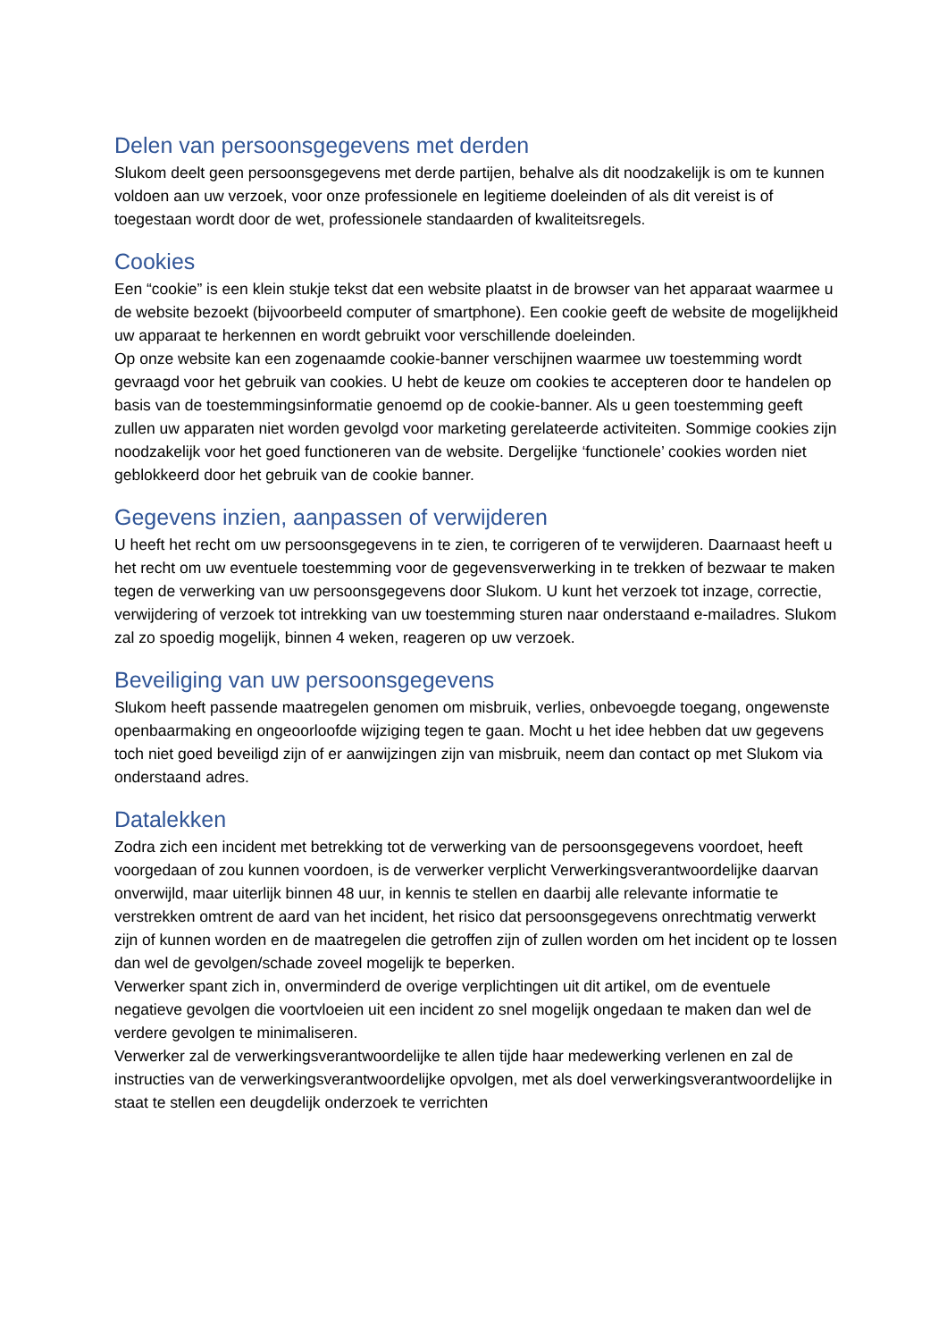Delen van persoonsgegevens met derden
Slukom deelt geen persoonsgegevens met derde partijen, behalve als dit noodzakelijk is om te kunnen voldoen aan uw verzoek, voor onze professionele en legitieme doeleinden of als dit vereist is of toegestaan wordt door de wet, professionele standaarden of kwaliteitsregels.
Cookies
Een “cookie” is een klein stukje tekst dat een website plaatst in de browser van het apparaat waarmee u de website bezoekt (bijvoorbeeld computer of smartphone). Een cookie geeft de website de mogelijkheid uw apparaat te herkennen en wordt gebruikt voor verschillende doeleinden.
Op onze website kan een zogenaamde cookie-banner verschijnen waarmee uw toestemming wordt gevraagd voor het gebruik van cookies. U hebt de keuze om cookies te accepteren door te handelen op basis van de toestemmingsinformatie genoemd op de cookie-banner. Als u geen toestemming geeft zullen uw apparaten niet worden gevolgd voor marketing gerelateerde activiteiten. Sommige cookies zijn noodzakelijk voor het goed functioneren van de website. Dergelijke ‘functionele’ cookies worden niet geblokkeerd door het gebruik van de cookie banner.
Gegevens inzien, aanpassen of verwijderen
U heeft het recht om uw persoonsgegevens in te zien, te corrigeren of te verwijderen. Daarnaast heeft u het recht om uw eventuele toestemming voor de gegevensverwerking in te trekken of bezwaar te maken tegen de verwerking van uw persoonsgegevens door Slukom. U kunt het verzoek tot inzage, correctie, verwijdering of verzoek tot intrekking van uw toestemming sturen naar onderstaand e-mailadres. Slukom zal zo spoedig mogelijk, binnen 4 weken, reageren op uw verzoek.
Beveiliging van uw persoonsgegevens
Slukom heeft passende maatregelen genomen om misbruik, verlies, onbevoegde toegang, ongewenste openbaarmaking en ongeoorloofde wijziging tegen te gaan. Mocht u het idee hebben dat uw gegevens toch niet goed beveiligd zijn of er aanwijzingen zijn van misbruik, neem dan contact op met Slukom via onderstaand adres.
Datalekken
Zodra zich een incident met betrekking tot de verwerking van de persoonsgegevens voordoet, heeft voorgedaan of zou kunnen voordoen, is de verwerker verplicht Verwerkingsverantwoordelijke daarvan onverwijld, maar uiterlijk binnen 48 uur, in kennis te stellen en daarbij alle relevante informatie te verstrekken omtrent de aard van het incident, het risico dat persoonsgegevens onrechtmatig verwerkt zijn of kunnen worden en de maatregelen die getroffen zijn of zullen worden om het incident op te lossen dan wel de gevolgen/schade zoveel mogelijk te beperken.
Verwerker spant zich in, onverminderd de overige verplichtingen uit dit artikel, om de eventuele negatieve gevolgen die voortvloeien uit een incident zo snel mogelijk ongedaan te maken dan wel de verdere gevolgen te minimaliseren.
Verwerker zal de verwerkingsverantwoordelijke te allen tijde haar medewerking verlenen en zal de instructies van de verwerkingsverantwoordelijke opvolgen, met als doel verwerkingsverantwoordelijke in staat te stellen een deugdelijk onderzoek te verrichten